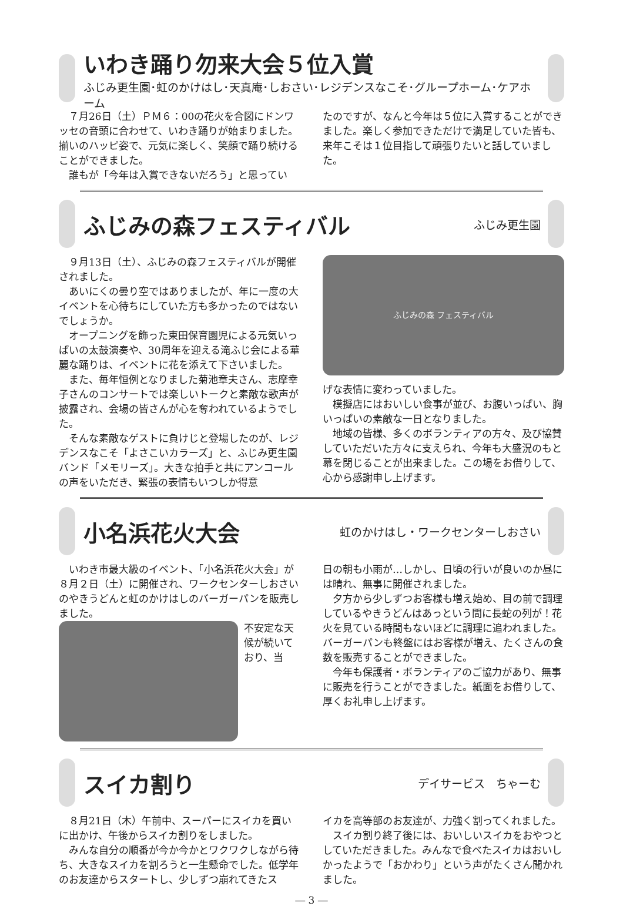いわき踊り勿来大会５位入賞
ふじみ更生園･虹のかけはし･天真庵･しおさい･レジデンスなこそ･グループホーム･ケアホーム
７月26日（土）ＰＭ６：00の花火を合図にドンワッセの音頭に合わせて、いわき踊りが始まりました。揃いのハッピ姿で、元気に楽しく、笑顔で踊り続けることができました。
誰もが「今年は入賞できないだろう」と思ってい
たのですが、なんと今年は５位に入賞することができました。楽しく参加できただけで満足していた皆も、来年こそは１位目指して頑張りたいと話していました。
ふじみの森フェスティバル
ふじみ更生園
９月13日（土）、ふじみの森フェスティバルが開催されました。
あいにくの曇り空ではありましたが、年に一度の大イベントを心待ちにしていた方も多かったのではないでしょうか。
オープニングを飾った東田保育園児による元気いっぱいの太鼓演奏や、30周年を迎える滝ふじ会による華麗な踊りは、イベントに花を添えて下さいました。
また、毎年恒例となりました菊池章夫さん、志摩幸子さんのコンサートでは楽しいトークと素敵な歌声が披露され、会場の皆さんが心を奪われているようでした。
そんな素敵なゲストに負けじと登場したのが、レジデンスなこそ「よさこいカラーズ」と、ふじみ更生園バンド「メモリーズ」。大きな拍手と共にアンコールの声をいただき、緊張の表情もいつしか得意
ふじみの森 フェスティバル
げな表情に変わっていました。
模擬店にはおいしい食事が並び、お腹いっぱい、胸いっぱいの素敵な一日となりました。
地域の皆様、多くのボランティアの方々、及び協賛していただいた方々に支えられ、今年も大盛況のもと幕を閉じることが出来ました。この場をお借りして、心から感謝申し上げます。
小名浜花火大会
虹のかけはし・ワークセンターしおさい
いわき市最大級のイベント、「小名浜花火大会」が８月２日（土）に開催され、ワークセンターしおさいのやきうどんと虹のかけはしのバーガーパンを販売しました。
不安定な天候が続いており、当
日の朝も小雨が…しかし、日頃の行いが良いのか昼には晴れ、無事に開催されました。
夕方から少しずつお客様も増え始め、目の前で調理しているやきうどんはあっという間に長蛇の列が！花火を見ている時間もないほどに調理に追われました。バーガーパンも終盤にはお客様が増え、たくさんの食数を販売することができました。
今年も保護者・ボランティアのご協力があり、無事に販売を行うことができました。紙面をお借りして、厚くお礼申し上げます。
スイカ割り
デイサービス　ちゃーむ
８月21日（木）午前中、スーパーにスイカを買いに出かけ、午後からスイカ割りをしました。
みんな自分の順番が今か今かとワクワクしながら待ち、大きなスイカを割ろうと一生懸命でした。低学年のお友達からスタートし、少しずつ崩れてきたス
イカを高等部のお友達が、力強く割ってくれました。
スイカ割り終了後には、おいしいスイカをおやつとしていただきました。みんなで食べたスイカはおいしかったようで「おかわり」という声がたくさん聞かれました。
― 3 ―